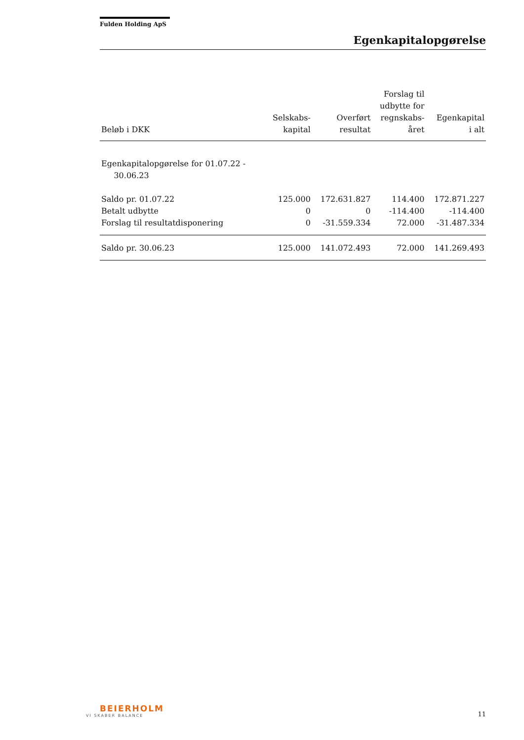Fulden Holding ApS
Egenkapitalopgørelse
| Beløb i DKK | Selskabs- kapital | Overført resultat | Forslag til udbytte for regnskabs- året | Egenkapital i alt |
| --- | --- | --- | --- | --- |
| Egenkapitalopgørelse for 01.07.22 - 30.06.23 | | | | |
| Saldo pr. 01.07.22 | 125.000 | 172.631.827 | 114.400 | 172.871.227 |
| Betalt udbytte | 0 | 0 | -114.400 | -114.400 |
| Forslag til resultatdisponering | 0 | -31.559.334 | 72.000 | -31.487.334 |
| Saldo pr. 30.06.23 | 125.000 | 141.072.493 | 72.000 | 141.269.493 |
BEIERHOLM
VI SKABER BALANCE
11